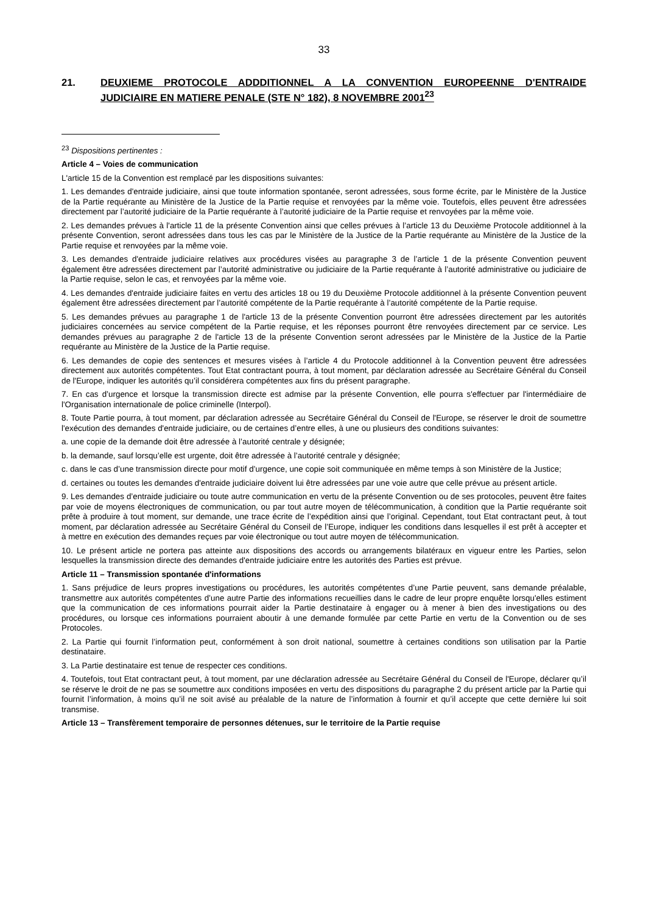33
21. DEUXIEME PROTOCOLE ADDDITIONNEL A LA CONVENTION EUROPEENNE D'ENTRAIDE JUDICIAIRE EN MATIERE PENALE (STE N° 182), 8 NOVEMBRE 2001<sup>23</sup>
<sup>23</sup> Dispositions pertinentes :
Article 4 – Voies de communication
L'article 15 de la Convention est remplacé par les dispositions suivantes:
1. Les demandes d'entraide judiciaire, ainsi que toute information spontanée, seront adressées, sous forme écrite, par le Ministère de la Justice de la Partie requérante au Ministère de la Justice de la Partie requise et renvoyées par la même voie. Toutefois, elles peuvent être adressées directement par l’autorité judiciaire de la Partie requérante à l’autorité judiciaire de la Partie requise et renvoyées par la même voie.
2. Les demandes prévues à l'article 11 de la présente Convention ainsi que celles prévues à l’article 13 du Deuxième Protocole additionnel à la présente Convention, seront adressées dans tous les cas par le Ministère de la Justice de la Partie requérante au Ministère de la Justice de la Partie requise et renvoyées par la même voie.
3. Les demandes d'entraide judiciaire relatives aux procédures visées au paragraphe 3 de l’article 1 de la présente Convention peuvent également être adressées directement par l’autorité administrative ou judiciaire de la Partie requérante à l’autorité administrative ou judiciaire de la Partie requise, selon le cas, et renvoyées par la même voie.
4. Les demandes d'entraide judiciaire faites en vertu des articles 18 ou 19 du Deuxième Protocole additionnel à la présente Convention peuvent également être adressées directement par l’autorité compétente de la Partie requérante à l’autorité compétente de la Partie requise.
5. Les demandes prévues au paragraphe 1 de l'article 13 de la présente Convention pourront être adressées directement par les autorités judiciaires concernées au service compétent de la Partie requise, et les réponses pourront être renvoyées directement par ce service. Les demandes prévues au paragraphe 2 de l'article 13 de la présente Convention seront adressées par le Ministère de la Justice de la Partie requérante au Ministère de la Justice de la Partie requise.
6. Les demandes de copie des sentences et mesures visées à l’article 4 du Protocole additionnel à la Convention peuvent être adressées directement aux autorités compétentes. Tout Etat contractant pourra, à tout moment, par déclaration adressée au Secrétaire Général du Conseil de l'Europe, indiquer les autorités qu’il considérera compétentes aux fins du présent paragraphe.
7. En cas d’urgence et lorsque la transmission directe est admise par la présente Convention, elle pourra s'effectuer par l'intermédiaire de l'Organisation internationale de police criminelle (Interpol).
8. Toute Partie pourra, à tout moment, par déclaration adressée au Secrétaire Général du Conseil de l'Europe, se réserver le droit de soumettre l'exécution des demandes d'entraide judiciaire, ou de certaines d’entre elles, à une ou plusieurs des conditions suivantes:
a. une copie de la demande doit être adressée à l’autorité centrale y désignée;
b. la demande, sauf lorsqu’elle est urgente, doit être adressée à l’autorité centrale y désignée;
c. dans le cas d’une transmission directe pour motif d’urgence, une copie soit communiquée en même temps à son Ministère de la Justice;
d. certaines ou toutes les demandes d'entraide judiciaire doivent lui être adressées par une voie autre que celle prévue au présent article.
9. Les demandes d’entraide judiciaire ou toute autre communication en vertu de la présente Convention ou de ses protocoles, peuvent être faites par voie de moyens électroniques de communication, ou par tout autre moyen de télécommunication, à condition que la Partie requérante soit prête à produire à tout moment, sur demande, une trace écrite de l’expédition ainsi que l’original. Cependant, tout Etat contractant peut, à tout moment, par déclaration adressée au Secrétaire Général du Conseil de l’Europe, indiquer les conditions dans lesquelles il est prêt à accepter et à mettre en exécution des demandes reçues par voie électronique ou tout autre moyen de télécommunication.
10. Le présent article ne portera pas atteinte aux dispositions des accords ou arrangements bilatéraux en vigueur entre les Parties, selon lesquelles la transmission directe des demandes d'entraide judiciaire entre les autorités des Parties est prévue.
Article 11 – Transmission spontanée d'informations
1. Sans préjudice de leurs propres investigations ou procédures, les autorités compétentes d’une Partie peuvent, sans demande préalable, transmettre aux autorités compétentes d’une autre Partie des informations recueillies dans le cadre de leur propre enquête lorsqu'elles estiment que la communication de ces informations pourrait aider la Partie destinataire à engager ou à mener à bien des investigations ou des procédures, ou lorsque ces informations pourraient aboutir à une demande formulée par cette Partie en vertu de la Convention ou de ses Protocoles.
2. La Partie qui fournit l’information peut, conformément à son droit national, soumettre à certaines conditions son utilisation par la Partie destinataire.
3. La Partie destinataire est tenue de respecter ces conditions.
4. Toutefois, tout Etat contractant peut, à tout moment, par une déclaration adressée au Secrétaire Général du Conseil de l'Europe, déclarer qu’il se réserve le droit de ne pas se soumettre aux conditions imposées en vertu des dispositions du paragraphe 2 du présent article par la Partie qui fournit l’information, à moins qu’il ne soit avisé au préalable de la nature de l’information à fournir et qu’il accepte que cette dernière lui soit transmise.
Article 13 – Transfèrement temporaire de personnes détenues, sur le territoire de la Partie requise